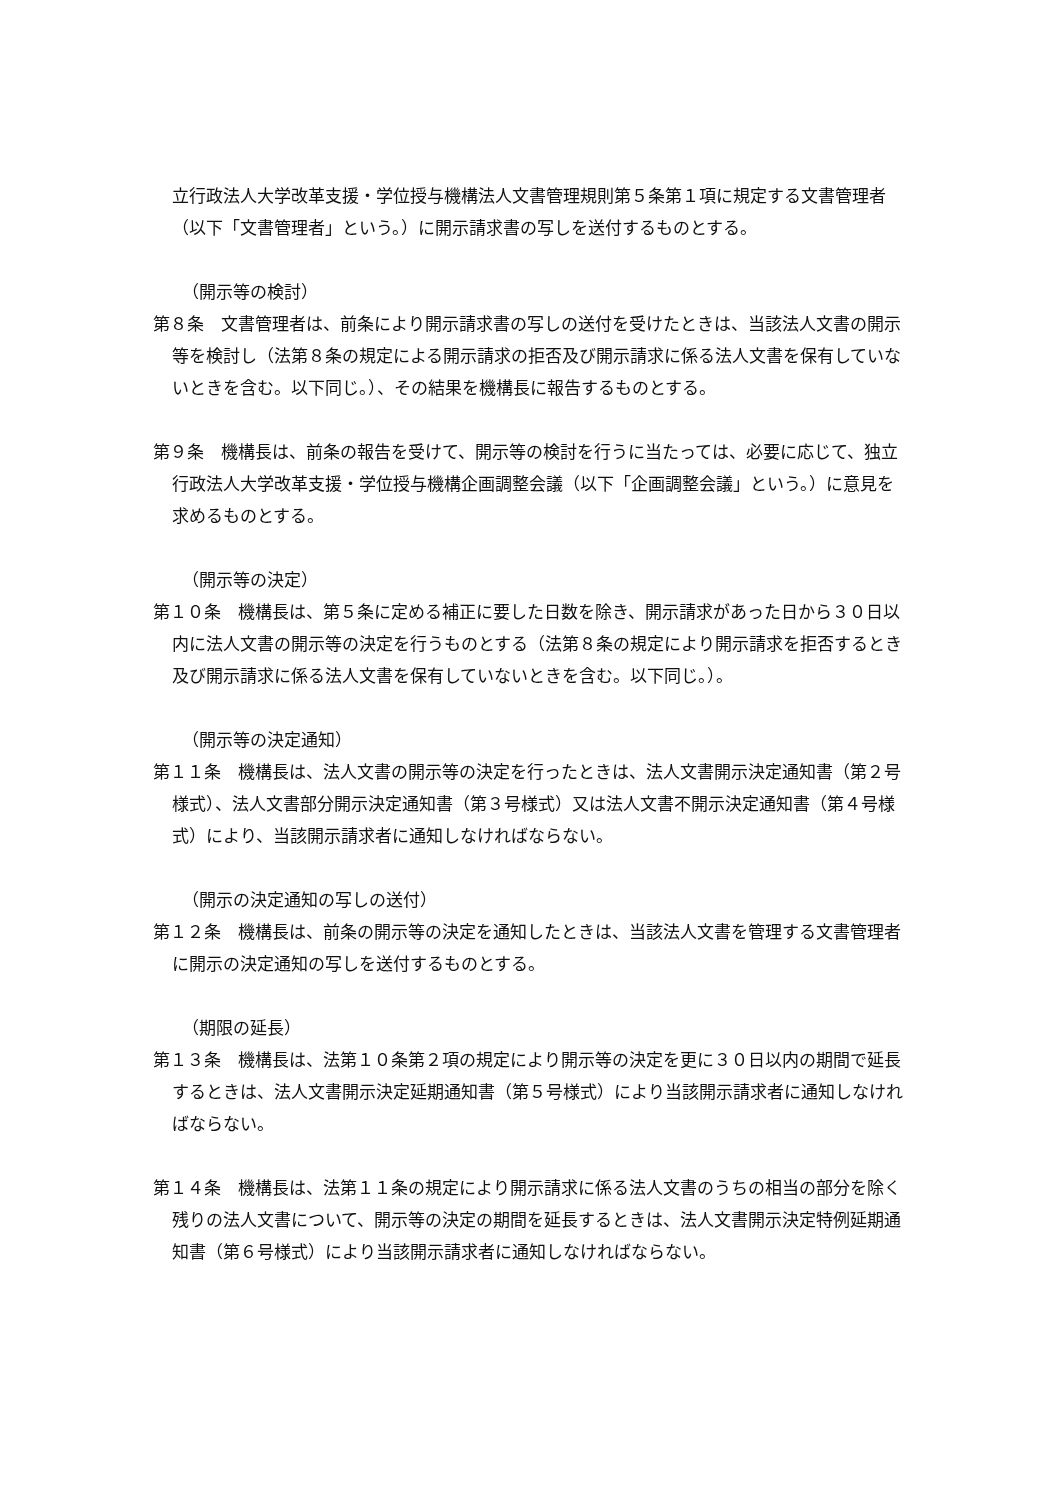立行政法人大学改革支援・学位授与機構法人文書管理規則第５条第１項に規定する文書管理者（以下「文書管理者」という。）に開示請求書の写しを送付するものとする。
（開示等の検討）
第８条　文書管理者は、前条により開示請求書の写しの送付を受けたときは、当該法人文書の開示等を検討し（法第８条の規定による開示請求の拒否及び開示請求に係る法人文書を保有していないときを含む。以下同じ。）、その結果を機構長に報告するものとする。
第９条　機構長は、前条の報告を受けて、開示等の検討を行うに当たっては、必要に応じて、独立行政法人大学改革支援・学位授与機構企画調整会議（以下「企画調整会議」という。）に意見を求めるものとする。
（開示等の決定）
第１０条　機構長は、第５条に定める補正に要した日数を除き、開示請求があった日から３０日以内に法人文書の開示等の決定を行うものとする（法第８条の規定により開示請求を拒否するとき及び開示請求に係る法人文書を保有していないときを含む。以下同じ。）。
（開示等の決定通知）
第１１条　機構長は、法人文書の開示等の決定を行ったときは、法人文書開示決定通知書（第２号様式）、法人文書部分開示決定通知書（第３号様式）又は法人文書不開示決定通知書（第４号様式）により、当該開示請求者に通知しなければならない。
（開示の決定通知の写しの送付）
第１２条　機構長は、前条の開示等の決定を通知したときは、当該法人文書を管理する文書管理者に開示の決定通知の写しを送付するものとする。
（期限の延長）
第１３条　機構長は、法第１０条第２項の規定により開示等の決定を更に３０日以内の期間で延長するときは、法人文書開示決定延期通知書（第５号様式）により当該開示請求者に通知しなければならない。
第１４条　機構長は、法第１１条の規定により開示請求に係る法人文書のうちの相当の部分を除く残りの法人文書について、開示等の決定の期間を延長するときは、法人文書開示決定特例延期通知書（第６号様式）により当該開示請求者に通知しなければならない。